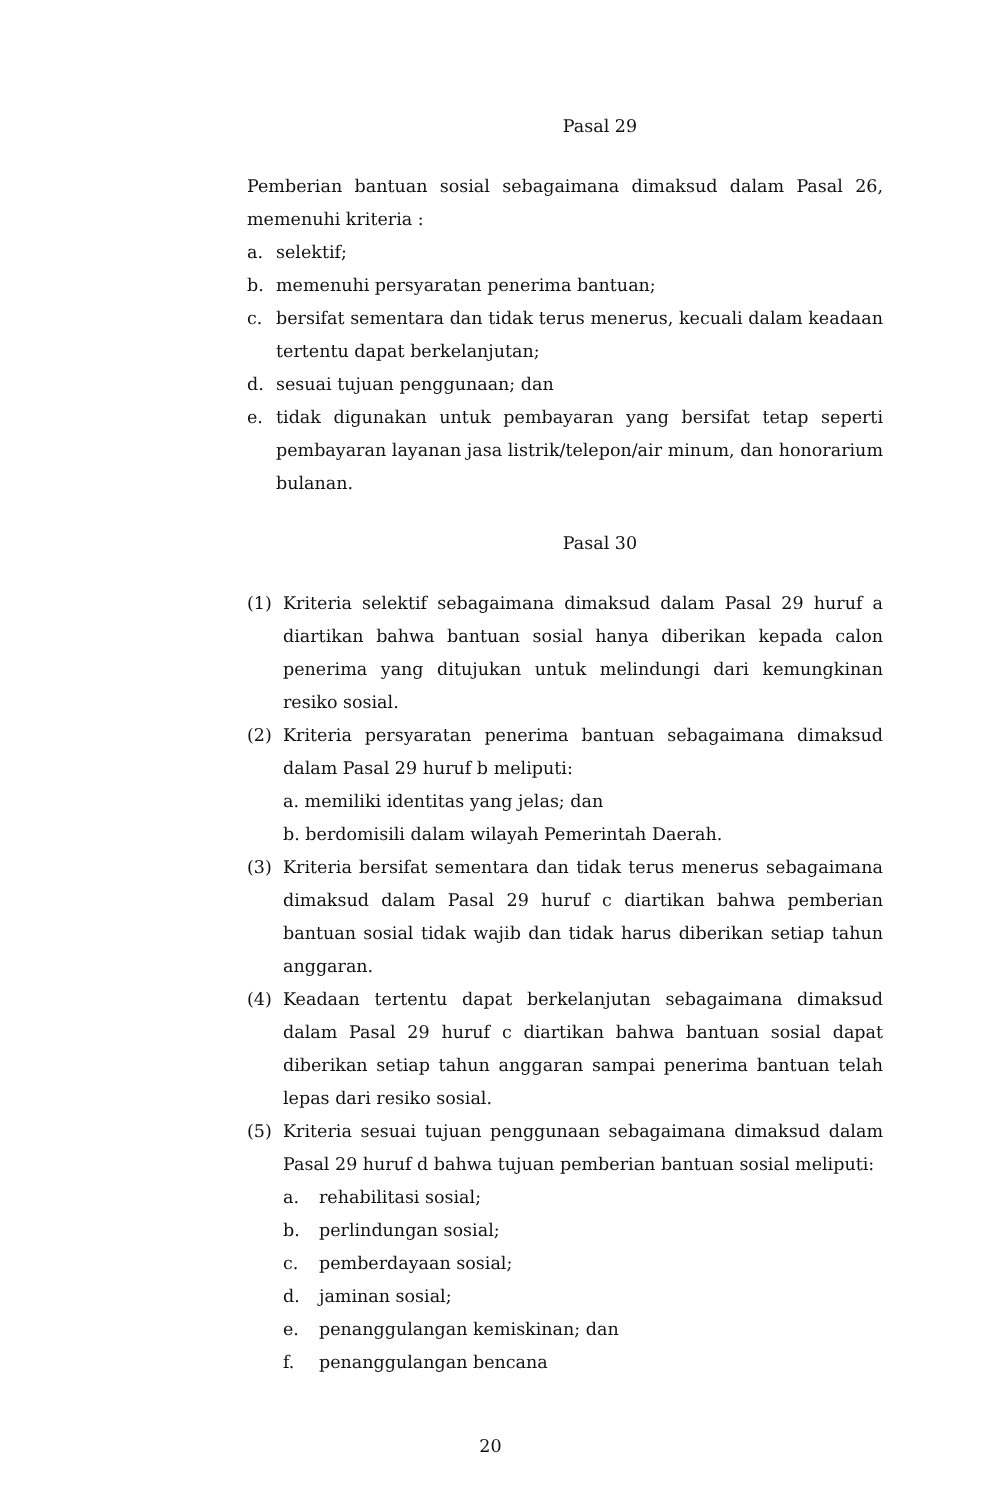Pasal 29
Pemberian bantuan sosial sebagaimana dimaksud dalam Pasal 26, memenuhi kriteria :
a. selektif;
b. memenuhi persyaratan penerima bantuan;
c. bersifat sementara dan tidak terus menerus, kecuali dalam keadaan tertentu dapat berkelanjutan;
d. sesuai tujuan penggunaan; dan
e. tidak digunakan untuk pembayaran yang bersifat tetap seperti pembayaran layanan jasa listrik/telepon/air minum, dan honorarium bulanan.
Pasal 30
(1) Kriteria selektif sebagaimana dimaksud dalam Pasal 29 huruf a diartikan bahwa bantuan sosial hanya diberikan kepada calon penerima yang ditujukan untuk melindungi dari kemungkinan resiko sosial.
(2) Kriteria persyaratan penerima bantuan sebagaimana dimaksud dalam Pasal 29 huruf b meliputi:
a. memiliki identitas yang jelas; dan
b. berdomisili dalam wilayah Pemerintah Daerah.
(3) Kriteria bersifat sementara dan tidak terus menerus sebagaimana dimaksud dalam Pasal 29 huruf c diartikan bahwa pemberian bantuan sosial tidak wajib dan tidak harus diberikan setiap tahun anggaran.
(4) Keadaan tertentu dapat berkelanjutan sebagaimana dimaksud dalam Pasal 29 huruf c diartikan bahwa bantuan sosial dapat diberikan setiap tahun anggaran sampai penerima bantuan telah lepas dari resiko sosial.
(5) Kriteria sesuai tujuan penggunaan sebagaimana dimaksud dalam Pasal 29 huruf d bahwa tujuan pemberian bantuan sosial meliputi:
a. rehabilitasi sosial;
b. perlindungan sosial;
c. pemberdayaan sosial;
d. jaminan sosial;
e. penanggulangan kemiskinan; dan
f. penanggulangan bencana
20